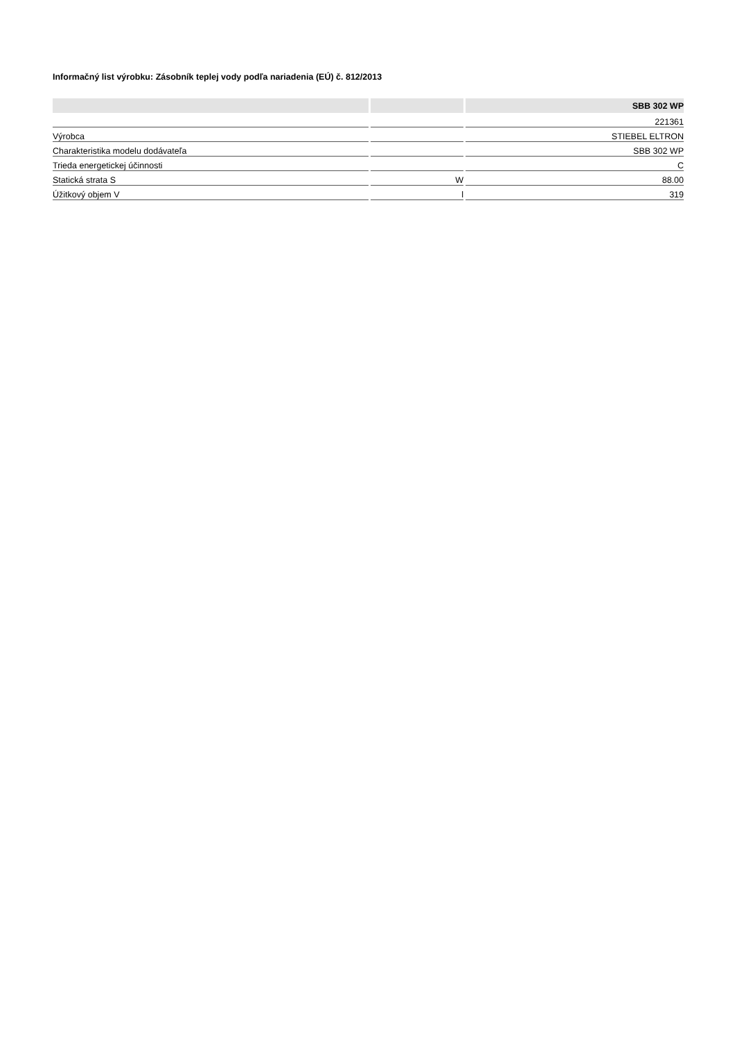Informačný list výrobku: Zásobník teplej vody podľa nariadenia (EÚ) č. 812/2013
| | | SBB 302 WP |
| --- | --- | --- |
| | | 221361 |
| Výrobca | | STIEBEL ELTRON |
| Charakteristika modelu dodávateľa | | SBB 302 WP |
| Trieda energetickej účinnosti | | C |
| Statická strata S | W | 88.00 |
| Úžitkový objem V | l | 319 |